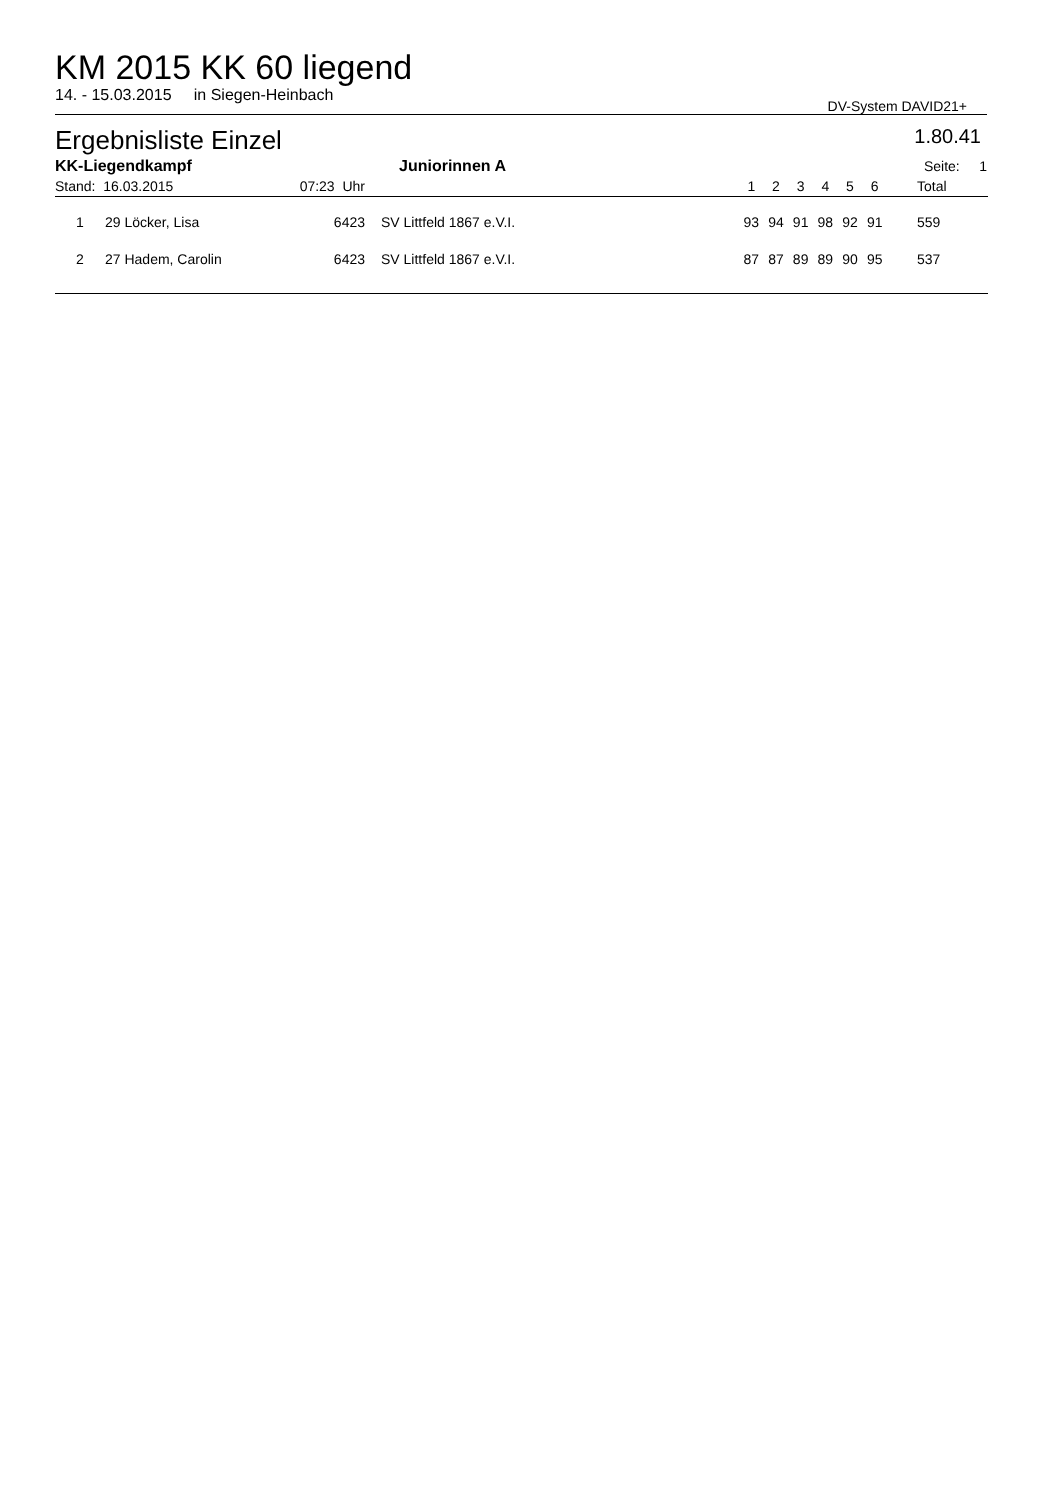KM 2015 KK 60 liegend
14. - 15.03.2015 in Siegen-Heinbach DV-System DAVID21+
Ergebnisliste Einzel 1.80.41
| KK-Liegendkampf | | | Juniorinnen A | | | | | | | | | Seite: 1 | |
| Stand: 16.03.2015 | | 07:23 Uhr | | | | 1 | 2 | 3 | 4 | 5 | 6 | Total | |
| 1 | 29 Löcker, Lisa | 6423 | SV Littfeld 1867 e.V.I. | | | 93 | 94 | 91 | 98 | 92 | 91 | 559 | |
| 2 | 27 Hadem, Carolin | 6423 | SV Littfeld 1867 e.V.I. | | | 87 | 87 | 89 | 89 | 90 | 95 | 537 | |